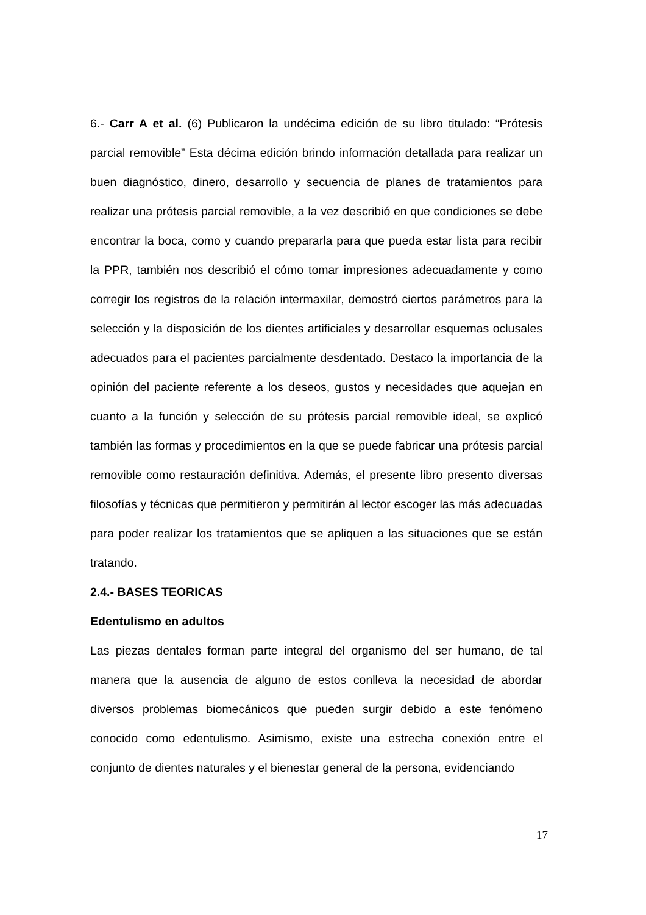6.- Carr A et al. (6) Publicaron la undécima edición de su libro titulado: “Prótesis parcial removible” Esta décima edición brindo información detallada para realizar un buen diagnóstico, dinero, desarrollo y secuencia de planes de tratamientos para realizar una prótesis parcial removible, a la vez describió en que condiciones se debe encontrar la boca, como y cuando prepararla para que pueda estar lista para recibir la PPR, también nos describió el cómo tomar impresiones adecuadamente y como corregir los registros de la relación intermaxilar, demostró ciertos parámetros para la selección y la disposición de los dientes artificiales y desarrollar esquemas oclusales adecuados para el pacientes parcialmente desdentado. Destaco la importancia de la opinión del paciente referente a los deseos, gustos y necesidades que aquejan en cuanto a la función y selección de su prótesis parcial removible ideal, se explicó también las formas y procedimientos en la que se puede fabricar una prótesis parcial removible como restauración definitiva. Además, el presente libro presento diversas filosofías y técnicas que permitieron y permitirán al lector escoger las más adecuadas para poder realizar los tratamientos que se apliquen a las situaciones que se están tratando.
2.4.- BASES TEORICAS
Edentulismo en adultos
Las piezas dentales forman parte integral del organismo del ser humano, de tal manera que la ausencia de alguno de estos conlleva la necesidad de abordar diversos problemas biomecánicos que pueden surgir debido a este fenómeno conocido como edentulismo. Asimismo, existe una estrecha conexión entre el conjunto de dientes naturales y el bienestar general de la persona, evidenciando
17